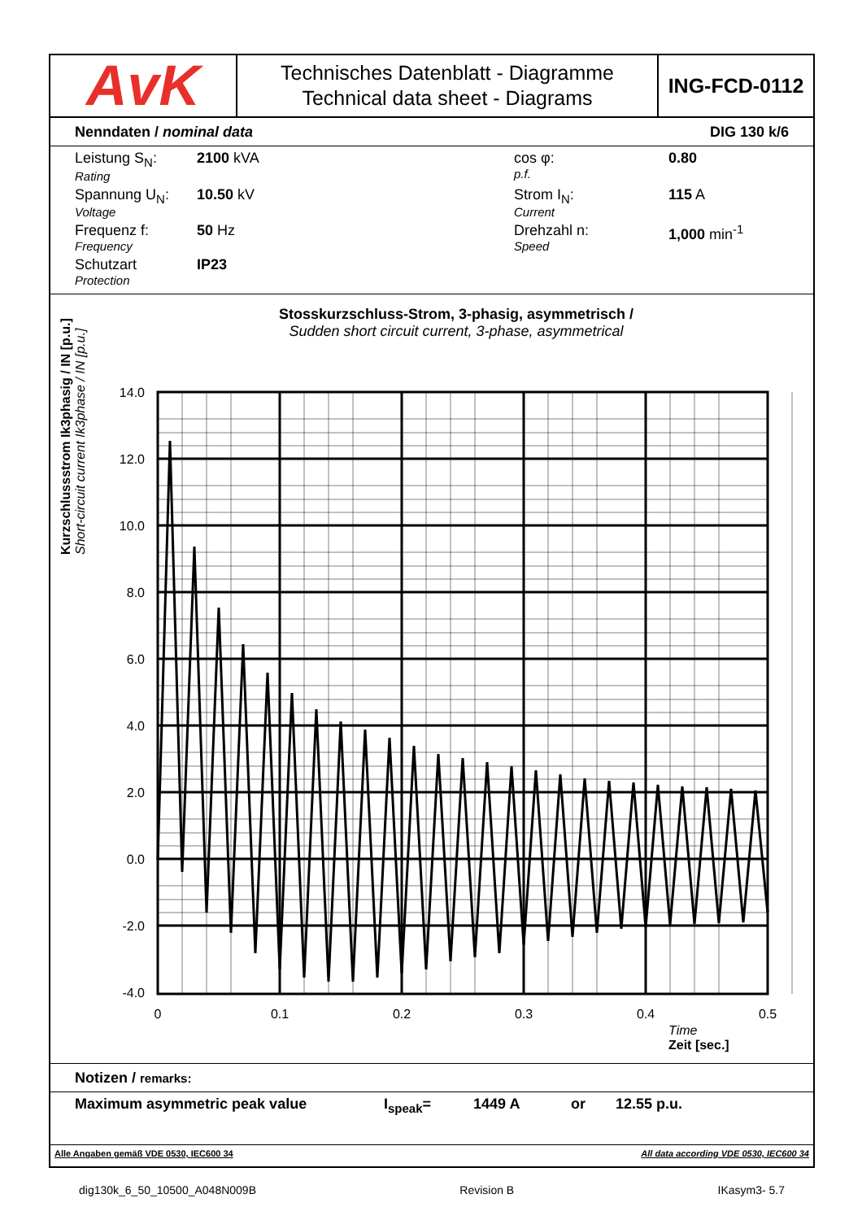AvK
Technisches Datenblatt - Diagramme
Technical data sheet - Diagrams
ING-FCD-0112
Nenndaten / nominal data DIG 130 k/6
Leistung S<sub>N</sub>:
Rating
2100 kVA
cos φ:
p.f.
0.80
Spannung U<sub>N</sub>:
Voltage
10.50 kV
Strom I<sub>N</sub>:
Current
115 A
Frequenz f:
Frequency
50 Hz
Drehzahl n:
Speed
1,000 min<sup>-1</sup>
Schutzart
Protection
IP23
Stosskurzschluss-Strom, 3-phasig, asymmetrisch /
Sudden short circuit current, 3-phase, asymmetrical
Kurzschlussstrom Ik3phasig / IN [p.u.]
Short-circuit current Ik3phase / IN [p.u.]
14.0
12.0
10.0
8.0
6.0
4.0
2.0
0.0
-2.0
-4.0
0
0.1
0.2
0.3
0.4
0.5
Zeit [sec.]
Time
Notizen / remarks:
Maximum asymmetric peak value I<sub>speak</sub>= 1449 A or 12.55 p.u.
Alle Angaben gemäß VDE 0530, IEC600 34 All data according VDE 0530, IEC600 34
dig130k_6_50_10500_A048N009B Revision B IKasym3- 5.7